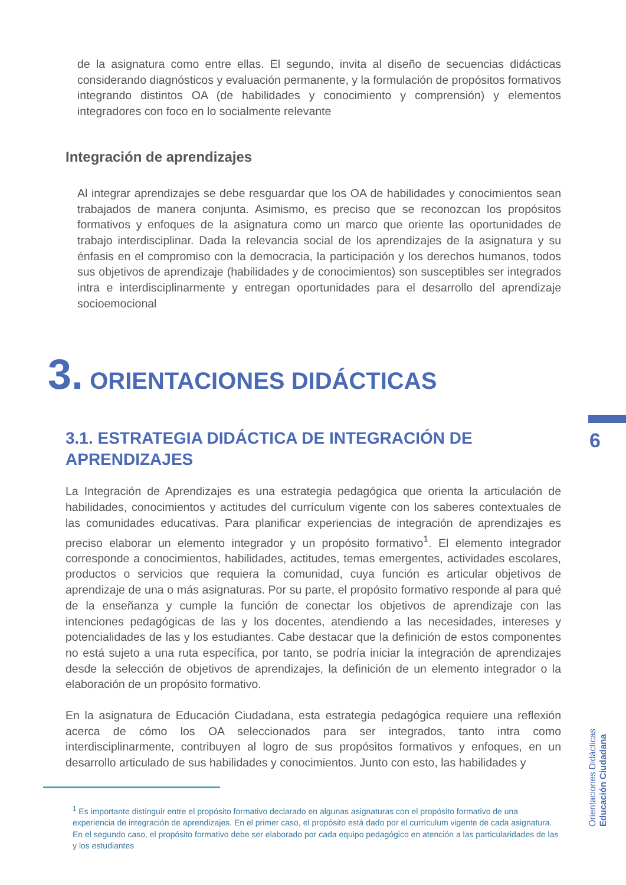de la asignatura como entre ellas. El segundo, invita al diseño de secuencias didácticas considerando diagnósticos y evaluación permanente, y la formulación de propósitos formativos integrando distintos OA (de habilidades y conocimiento y comprensión) y elementos integradores con foco en lo socialmente relevante
Integración de aprendizajes
Al integrar aprendizajes se debe resguardar que los OA de habilidades y conocimientos sean trabajados de manera conjunta. Asimismo, es preciso que se reconozcan los propósitos formativos y enfoques de la asignatura como un marco que oriente las oportunidades de trabajo interdisciplinar. Dada la relevancia social de los aprendizajes de la asignatura y su énfasis en el compromiso con la democracia, la participación y los derechos humanos, todos sus objetivos de aprendizaje (habilidades y de conocimientos) son susceptibles ser integrados intra e interdisciplinarmente y entregan oportunidades para el desarrollo del aprendizaje socioemocional
3. ORIENTACIONES DIDÁCTICAS
3.1. ESTRATEGIA DIDÁCTICA DE INTEGRACIÓN DE APRENDIZAJES
La Integración de Aprendizajes es una estrategia pedagógica que orienta la articulación de habilidades, conocimientos y actitudes del currículum vigente con los saberes contextuales de las comunidades educativas. Para planificar experiencias de integración de aprendizajes es preciso elaborar un elemento integrador y un propósito formativo<sup>1</sup>. El elemento integrador corresponde a conocimientos, habilidades, actitudes, temas emergentes, actividades escolares, productos o servicios que requiera la comunidad, cuya función es articular objetivos de aprendizaje de una o más asignaturas. Por su parte, el propósito formativo responde al para qué de la enseñanza y cumple la función de conectar los objetivos de aprendizaje con las intenciones pedagógicas de las y los docentes, atendiendo a las necesidades, intereses y potencialidades de las y los estudiantes. Cabe destacar que la definición de estos componentes no está sujeto a una ruta específica, por tanto, se podría iniciar la integración de aprendizajes desde la selección de objetivos de aprendizajes, la definición de un elemento integrador o la elaboración de un propósito formativo.
En la asignatura de Educación Ciudadana, esta estrategia pedagógica requiere una reflexión acerca de cómo los OA seleccionados para ser integrados, tanto intra como interdisciplinarmente, contribuyen al logro de sus propósitos formativos y enfoques, en un desarrollo articulado de sus habilidades y conocimientos. Junto con esto, las habilidades y
<sup>1</sup> Es importante distinguir entre el propósito formativo declarado en algunas asignaturas con el propósito formativo de una experiencia de integración de aprendizajes. En el primer caso, el propósito está dado por el currículum vigente de cada asignatura. En el segundo caso, el propósito formativo debe ser elaborado por cada equipo pedagógico en atención a las particularidades de las y los estudiantes
6
Orientaciones Didácticas
Educación Ciudadana